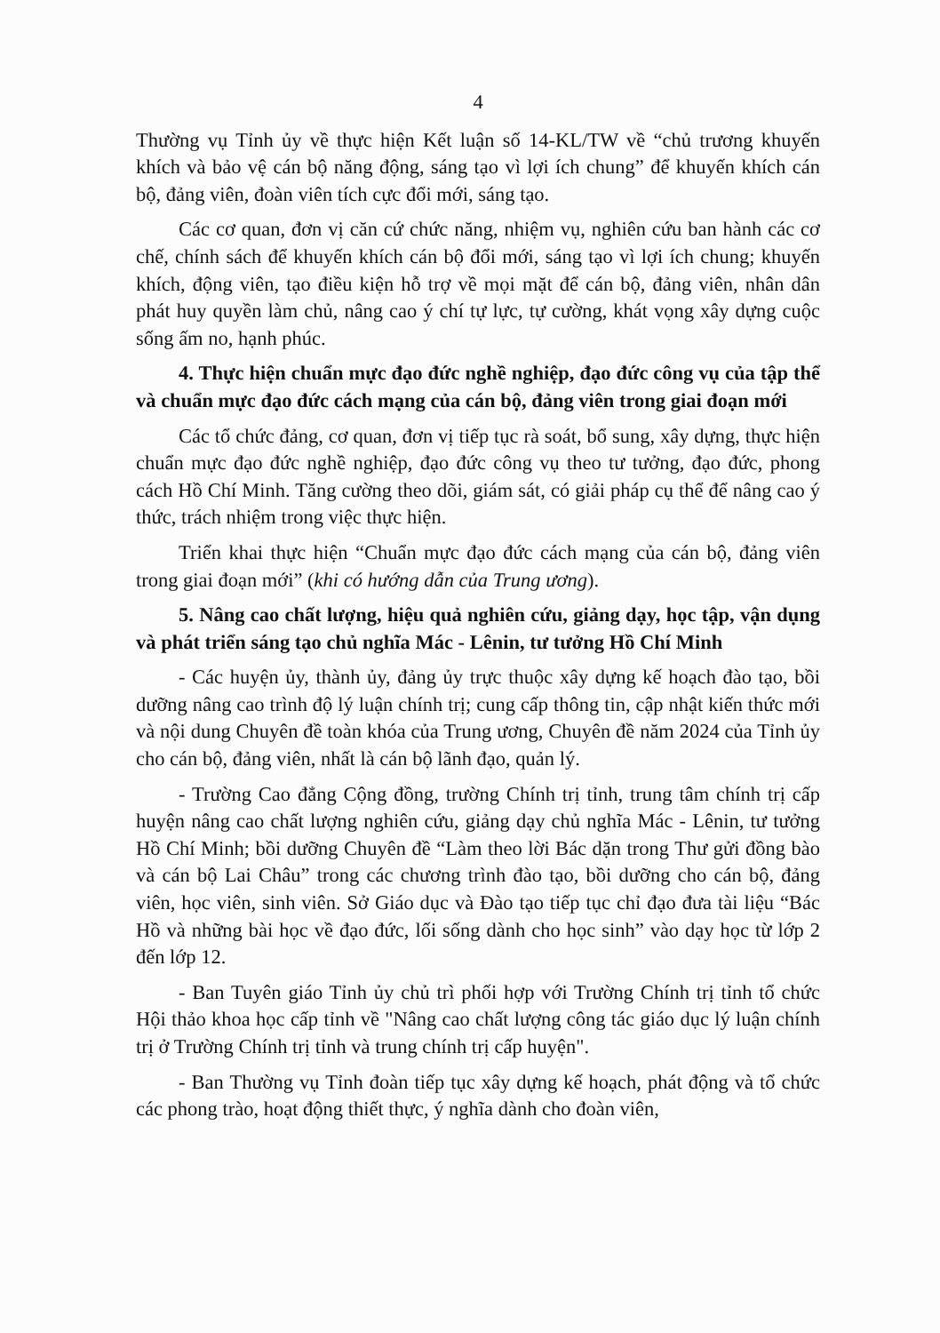4
Thường vụ Tỉnh ủy về thực hiện Kết luận số 14-KL/TW về “chủ trương khuyến khích và bảo vệ cán bộ năng động, sáng tạo vì lợi ích chung” để khuyến khích cán bộ, đảng viên, đoàn viên tích cực đổi mới, sáng tạo.
Các cơ quan, đơn vị căn cứ chức năng, nhiệm vụ, nghiên cứu ban hành các cơ chế, chính sách để khuyến khích cán bộ đổi mới, sáng tạo vì lợi ích chung; khuyến khích, động viên, tạo điều kiện hỗ trợ về mọi mặt để cán bộ, đảng viên, nhân dân phát huy quyền làm chủ, nâng cao ý chí tự lực, tự cường, khát vọng xây dựng cuộc sống ấm no, hạnh phúc.
4. Thực hiện chuẩn mực đạo đức nghề nghiệp, đạo đức công vụ của tập thể và chuẩn mực đạo đức cách mạng của cán bộ, đảng viên trong giai đoạn mới
Các tổ chức đảng, cơ quan, đơn vị tiếp tục rà soát, bổ sung, xây dựng, thực hiện chuẩn mực đạo đức nghề nghiệp, đạo đức công vụ theo tư tưởng, đạo đức, phong cách Hồ Chí Minh. Tăng cường theo dõi, giám sát, có giải pháp cụ thể để nâng cao ý thức, trách nhiệm trong việc thực hiện.
Triển khai thực hiện “Chuẩn mực đạo đức cách mạng của cán bộ, đảng viên trong giai đoạn mới” (khi có hướng dẫn của Trung ương).
5. Nâng cao chất lượng, hiệu quả nghiên cứu, giảng dạy, học tập, vận dụng và phát triển sáng tạo chủ nghĩa Mác - Lênin, tư tưởng Hồ Chí Minh
- Các huyện ủy, thành ủy, đảng ủy trực thuộc xây dựng kế hoạch đào tạo, bồi dưỡng nâng cao trình độ lý luận chính trị; cung cấp thông tin, cập nhật kiến thức mới và nội dung Chuyên đề toàn khóa của Trung ương, Chuyên đề năm 2024 của Tỉnh ủy cho cán bộ, đảng viên, nhất là cán bộ lãnh đạo, quản lý.
- Trường Cao đẳng Cộng đồng, trường Chính trị tỉnh, trung tâm chính trị cấp huyện nâng cao chất lượng nghiên cứu, giảng dạy chủ nghĩa Mác - Lênin, tư tưởng Hồ Chí Minh; bồi dưỡng Chuyên đề “Làm theo lời Bác dặn trong Thư gửi đồng bào và cán bộ Lai Châu” trong các chương trình đào tạo, bồi dưỡng cho cán bộ, đảng viên, học viên, sinh viên. Sở Giáo dục và Đào tạo tiếp tục chỉ đạo đưa tài liệu “Bác Hồ và những bài học về đạo đức, lối sống dành cho học sinh” vào dạy học từ lớp 2 đến lớp 12.
- Ban Tuyên giáo Tỉnh ủy chủ trì phối hợp với Trường Chính trị tỉnh tổ chức Hội thảo khoa học cấp tỉnh về "Nâng cao chất lượng công tác giáo dục lý luận chính trị ở Trường Chính trị tỉnh và trung chính trị cấp huyện".
- Ban Thường vụ Tỉnh đoàn tiếp tục xây dựng kế hoạch, phát động và tổ chức các phong trào, hoạt động thiết thực, ý nghĩa dành cho đoàn viên,